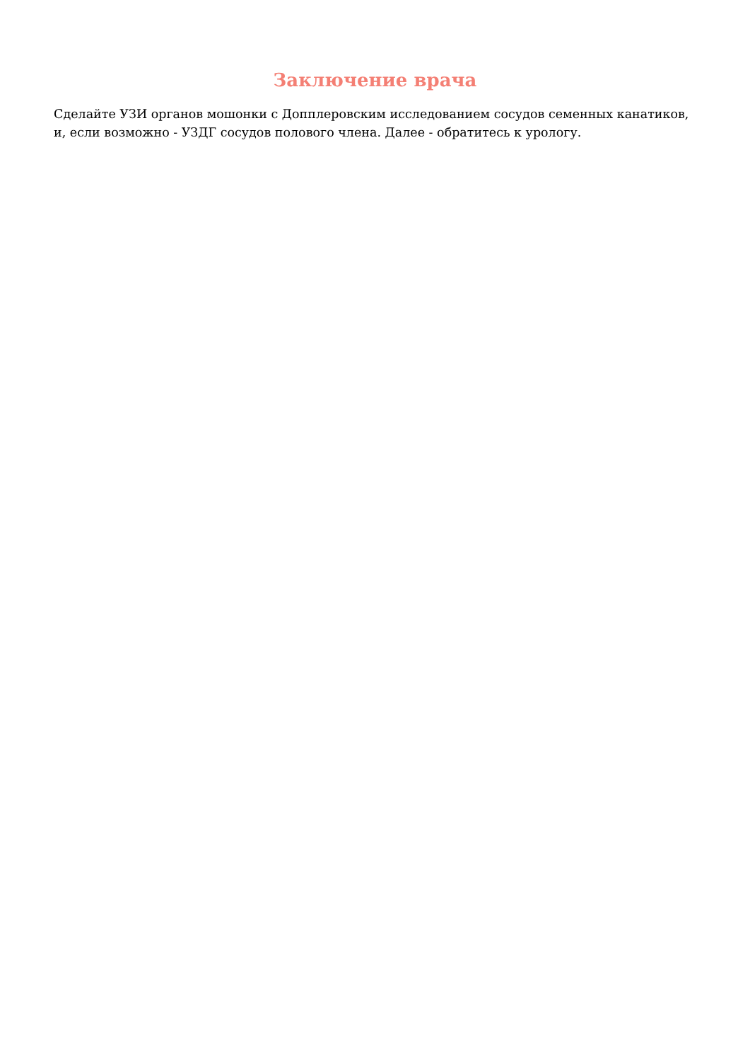Заключение врача
Сделайте УЗИ органов мошонки с Допплеровским исследованием сосудов семенных канатиков, и, если возможно - УЗДГ сосудов полового члена. Далее - обратитесь к урологу.